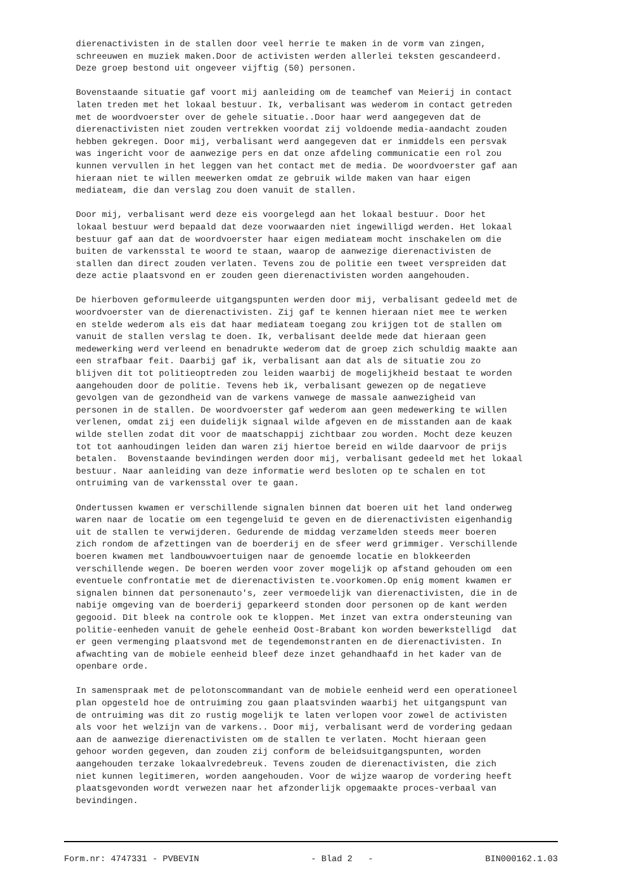dierenactivisten in de stallen door veel herrie te maken in de vorm van zingen, schreeuwen en muziek maken.Door de activisten werden allerlei teksten gescandeerd. Deze groep bestond uit ongeveer vijftig (50) personen.
Bovenstaande situatie gaf voort mij aanleiding om de teamchef van Meierij in contact laten treden met het lokaal bestuur. Ik, verbalisant was wederom in contact getreden met de woordvoerster over de gehele situatie..Door haar werd aangegeven dat de dierenactivisten niet zouden vertrekken voordat zij voldoende media-aandacht zouden hebben gekregen. Door mij, verbalisant werd aangegeven dat er inmiddels een persvak was ingericht voor de aanwezige pers en dat onze afdeling communicatie een rol zou kunnen vervullen in het leggen van het contact met de media. De woordvoerster gaf aan hieraan niet te willen meewerken omdat ze gebruik wilde maken van haar eigen mediateam, die dan verslag zou doen vanuit de stallen.
Door mij, verbalisant werd deze eis voorgelegd aan het lokaal bestuur. Door het lokaal bestuur werd bepaald dat deze voorwaarden niet ingewilligd werden. Het lokaal bestuur gaf aan dat de woordvoerster haar eigen mediateam mocht inschakelen om die buiten de varkensstal te woord te staan, waarop de aanwezige dierenactivisten de stallen dan direct zouden verlaten. Tevens zou de politie een tweet verspreiden dat deze actie plaatsvond en er zouden geen dierenactivisten worden aangehouden.
De hierboven geformuleerde uitgangspunten werden door mij, verbalisant gedeeld met de woordvoerster van de dierenactivisten. Zij gaf te kennen hieraan niet mee te werken en stelde wederom als eis dat haar mediateam toegang zou krijgen tot de stallen om vanuit de stallen verslag te doen. Ik, verbalisant deelde mede dat hieraan geen medewerking werd verleend en benadrukte wederom dat de groep zich schuldig maakte aan een strafbaar feit. Daarbij gaf ik, verbalisant aan dat als de situatie zou zo blijven dit tot politieoptreden zou leiden waarbij de mogelijkheid bestaat te worden aangehouden door de politie. Tevens heb ik, verbalisant gewezen op de negatieve gevolgen van de gezondheid van de varkens vanwege de massale aanwezigheid van personen in de stallen. De woordvoerster gaf wederom aan geen medewerking te willen verlenen, omdat zij een duidelijk signaal wilde afgeven en de misstanden aan de kaak wilde stellen zodat dit voor de maatschappij zichtbaar zou worden. Mocht deze keuzen tot tot aanhoudingen leiden dan waren zij hiertoe bereid en wilde daarvoor de prijs betalen. Bovenstaande bevindingen werden door mij, verbalisant gedeeld met het lokaal bestuur. Naar aanleiding van deze informatie werd besloten op te schalen en tot ontruiming van de varkensstal over te gaan.
Ondertussen kwamen er verschillende signalen binnen dat boeren uit het land onderweg waren naar de locatie om een tegengeluid te geven en de dierenactivisten eigenhandig uit de stallen te verwijderen. Gedurende de middag verzamelden steeds meer boeren zich rondom de afzettingen van de boerderij en de sfeer werd grimmiger. Verschillende boeren kwamen met landbouwvoertuigen naar de genoemde locatie en blokkeerden verschillende wegen. De boeren werden voor zover mogelijk op afstand gehouden om een eventuele confrontatie met de dierenactivisten te.voorkomen.Op enig moment kwamen er signalen binnen dat personenauto's, zeer vermoedelijk van dierenactivisten, die in de nabije omgeving van de boerderij geparkeerd stonden door personen op de kant werden gegooid. Dit bleek na controle ook te kloppen. Met inzet van extra ondersteuning van politie-eenheden vanuit de gehele eenheid Oost-Brabant kon worden bewerkstelligd dat er geen vermenging plaatsvond met de tegendemonstranten en de dierenactivisten. In afwachting van de mobiele eenheid bleef deze inzet gehandhaafd in het kader van de openbare orde.
In samenspraak met de pelotonscommandant van de mobiele eenheid werd een operationeel plan opgesteld hoe de ontruiming zou gaan plaatsvinden waarbij het uitgangspunt van de ontruiming was dit zo rustig mogelijk te laten verlopen voor zowel de activisten als voor het welzijn van de varkens.. Door mij, verbalisant werd de vordering gedaan aan de aanwezige dierenactivisten om de stallen te verlaten. Mocht hieraan geen gehoor worden gegeven, dan zouden zij conform de beleidsuitgangspunten, worden aangehouden terzake lokaalvredebreuk. Tevens zouden de dierenactivisten, die zich niet kunnen legitimeren, worden aangehouden. Voor de wijze waarop de vordering heeft plaatsgevonden wordt verwezen naar het afzonderlijk opgemaakte proces-verbaal van bevindingen.
Form.nr: 4747331 - PVBEVIN - Blad 2 - BIN000162.1.03